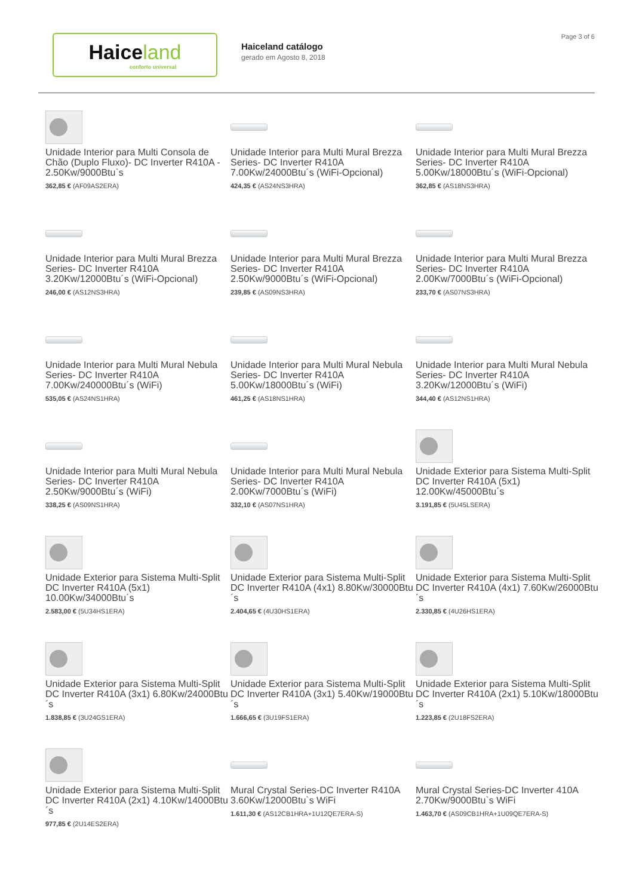Haiceland
conforto universal
Haiceland catálogo
gerado em Agosto 8, 2018
Page 3 of 6
Unidade Interior para Multi Consola de Chão (Duplo Fluxo)- DC Inverter R410A - 2.50Kw/9000Btu`s
362,85 € (AF09AS2ERA)
Unidade Interior para Multi Mural Brezza Series- DC Inverter R410A 7.00Kw/24000Btu´s (WiFi-Opcional)
424,35 € (AS24NS3HRA)
Unidade Interior para Multi Mural Brezza Series- DC Inverter R410A 5.00Kw/18000Btu´s (WiFi-Opcional)
362,85 € (AS18NS3HRA)
Unidade Interior para Multi Mural Brezza Series- DC Inverter R410A 3.20Kw/12000Btu´s (WiFi-Opcional)
246,00 € (AS12NS3HRA)
Unidade Interior para Multi Mural Brezza Series- DC Inverter R410A 2.50Kw/9000Btu´s (WiFi-Opcional)
239,85 € (AS09NS3HRA)
Unidade Interior para Multi Mural Brezza Series- DC Inverter R410A 2.00Kw/7000Btu´s (WiFi-Opcional)
233,70 € (AS07NS3HRA)
Unidade Interior para Multi Mural Nebula Series- DC Inverter R410A 7.00Kw/240000Btu´s (WiFi)
535,05 € (AS24NS1HRA)
Unidade Interior para Multi Mural Nebula Series- DC Inverter R410A 5.00Kw/18000Btu´s (WiFi)
461,25 € (AS18NS1HRA)
Unidade Interior para Multi Mural Nebula Series- DC Inverter R410A 3.20Kw/12000Btu´s (WiFi)
344,40 € (AS12NS1HRA)
Unidade Interior para Multi Mural Nebula Series- DC Inverter R410A 2.50Kw/9000Btu´s (WiFi)
338,25 € (AS09NS1HRA)
Unidade Interior para Multi Mural Nebula Series- DC Inverter R410A 2.00Kw/7000Btu´s (WiFi)
332,10 € (AS07NS1HRA)
Unidade Exterior para Sistema Multi-Split DC Inverter R410A (5x1) 12.00Kw/45000Btu´s
3.191,85 € (5U45LSERA)
Unidade Exterior para Sistema Multi-Split DC Inverter R410A (5x1) 10.00Kw/34000Btu´s
2.583,00 € (5U34HS1ERA)
Unidade Exterior para Sistema Multi-Split DC Inverter R410A (4x1) 8.80Kw/30000Btu´s
2.404,65 € (4U30HS1ERA)
Unidade Exterior para Sistema Multi-Split DC Inverter R410A (4x1) 7.60Kw/26000Btu´s
2.330,85 € (4U26HS1ERA)
Unidade Exterior para Sistema Multi-Split DC Inverter R410A (3x1) 6.80Kw/24000Btu´s
1.838,85 € (3U24GS1ERA)
Unidade Exterior para Sistema Multi-Split DC Inverter R410A (3x1) 5.40Kw/19000Btu´s
1.666,65 € (3U19FS1ERA)
Unidade Exterior para Sistema Multi-Split DC Inverter R410A (2x1) 5.10Kw/18000Btu´s
1.223,85 € (2U18FS2ERA)
Unidade Exterior para Sistema Multi-Split DC Inverter R410A (2x1) 4.10Kw/14000Btu´s
977,85 € (2U14ES2ERA)
Mural Crystal Series-DC Inverter R410A 3.60Kw/12000Btu`s WiFi
1.611,30 € (AS12CB1HRA+1U12QE7ERA-S)
Mural Crystal Series-DC Inverter 410A 2.70Kw/9000Btu`s WiFi
1.463,70 € (AS09CB1HRA+1U09QE7ERA-S)